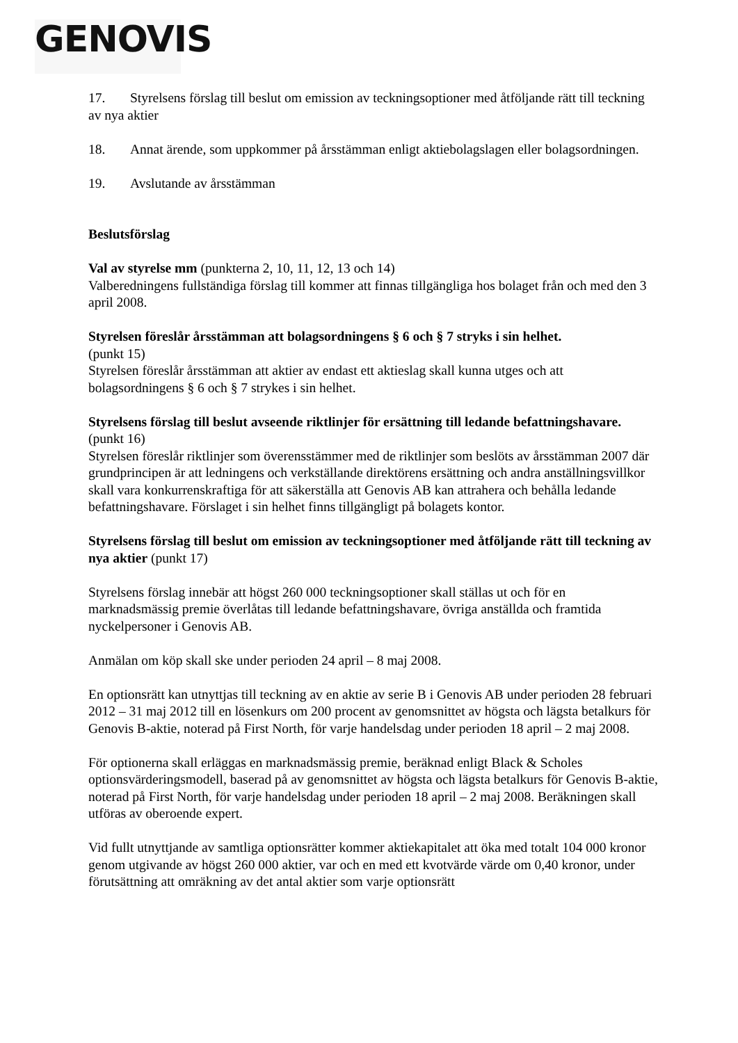GENOVIS
17. Styrelsens förslag till beslut om emission av teckningsoptioner med åtföljande rätt till teckning av nya aktier
18. Annat ärende, som uppkommer på årsstämman enligt aktiebolagslagen eller bolagsordningen.
19. Avslutande av årsstämman
Beslutsförslag
Val av styrelse mm (punkterna 2, 10, 11, 12, 13 och 14)
Valberedningens fullständiga förslag till kommer att finnas tillgängliga hos bolaget från och med den 3 april 2008.
Styrelsen föreslår årsstämman att bolagsordningens § 6 och § 7 stryks i sin helhet.
(punkt 15)
Styrelsen föreslår årsstämman att aktier av endast ett aktieslag skall kunna utges och att bolagsordningens § 6 och § 7 strykes i sin helhet.
Styrelsens förslag till beslut avseende riktlinjer för ersättning till ledande befattningshavare. (punkt 16)
Styrelsen föreslår riktlinjer som överensstämmer med de riktlinjer som beslöts av årsstämman 2007 där grundprincipen är att ledningens och verkställande direktörens ersättning och andra anställningsvillkor skall vara konkurrenskraftiga för att säkerställa att Genovis AB kan attrahera och behålla ledande befattningshavare. Förslaget i sin helhet finns tillgängligt på bolagets kontor.
Styrelsens förslag till beslut om emission av teckningsoptioner med åtföljande rätt till teckning av nya aktier (punkt 17)
Styrelsens förslag innebär att högst 260 000 teckningsoptioner skall ställas ut och för en marknadsmässig premie överlåtas till ledande befattningshavare, övriga anställda och framtida nyckelpersoner i Genovis AB.
Anmälan om köp skall ske under perioden 24 april – 8 maj 2008.
En optionsrätt kan utnyttjas till teckning av en aktie av serie B i Genovis AB under perioden 28 februari 2012 – 31 maj 2012 till en lösenkurs om 200 procent av genomsnittet av högsta och lägsta betalkurs för Genovis B-aktie, noterad på First North, för varje handelsdag under perioden 18 april – 2 maj 2008.
För optionerna skall erläggas en marknadsmässig premie, beräknad enligt Black & Scholes optionsvärderingsmodell, baserad på av genomsnittet av högsta och lägsta betalkurs för Genovis B-aktie, noterad på First North, för varje handelsdag under perioden 18 april – 2 maj 2008. Beräkningen skall utföras av oberoende expert.
Vid fullt utnyttjande av samtliga optionsrätter kommer aktiekapitalet att öka med totalt 104 000 kronor genom utgivande av högst 260 000 aktier, var och en med ett kvotvärde värde om 0,40 kronor, under förutsättning att omräkning av det antal aktier som varje optionsrätt